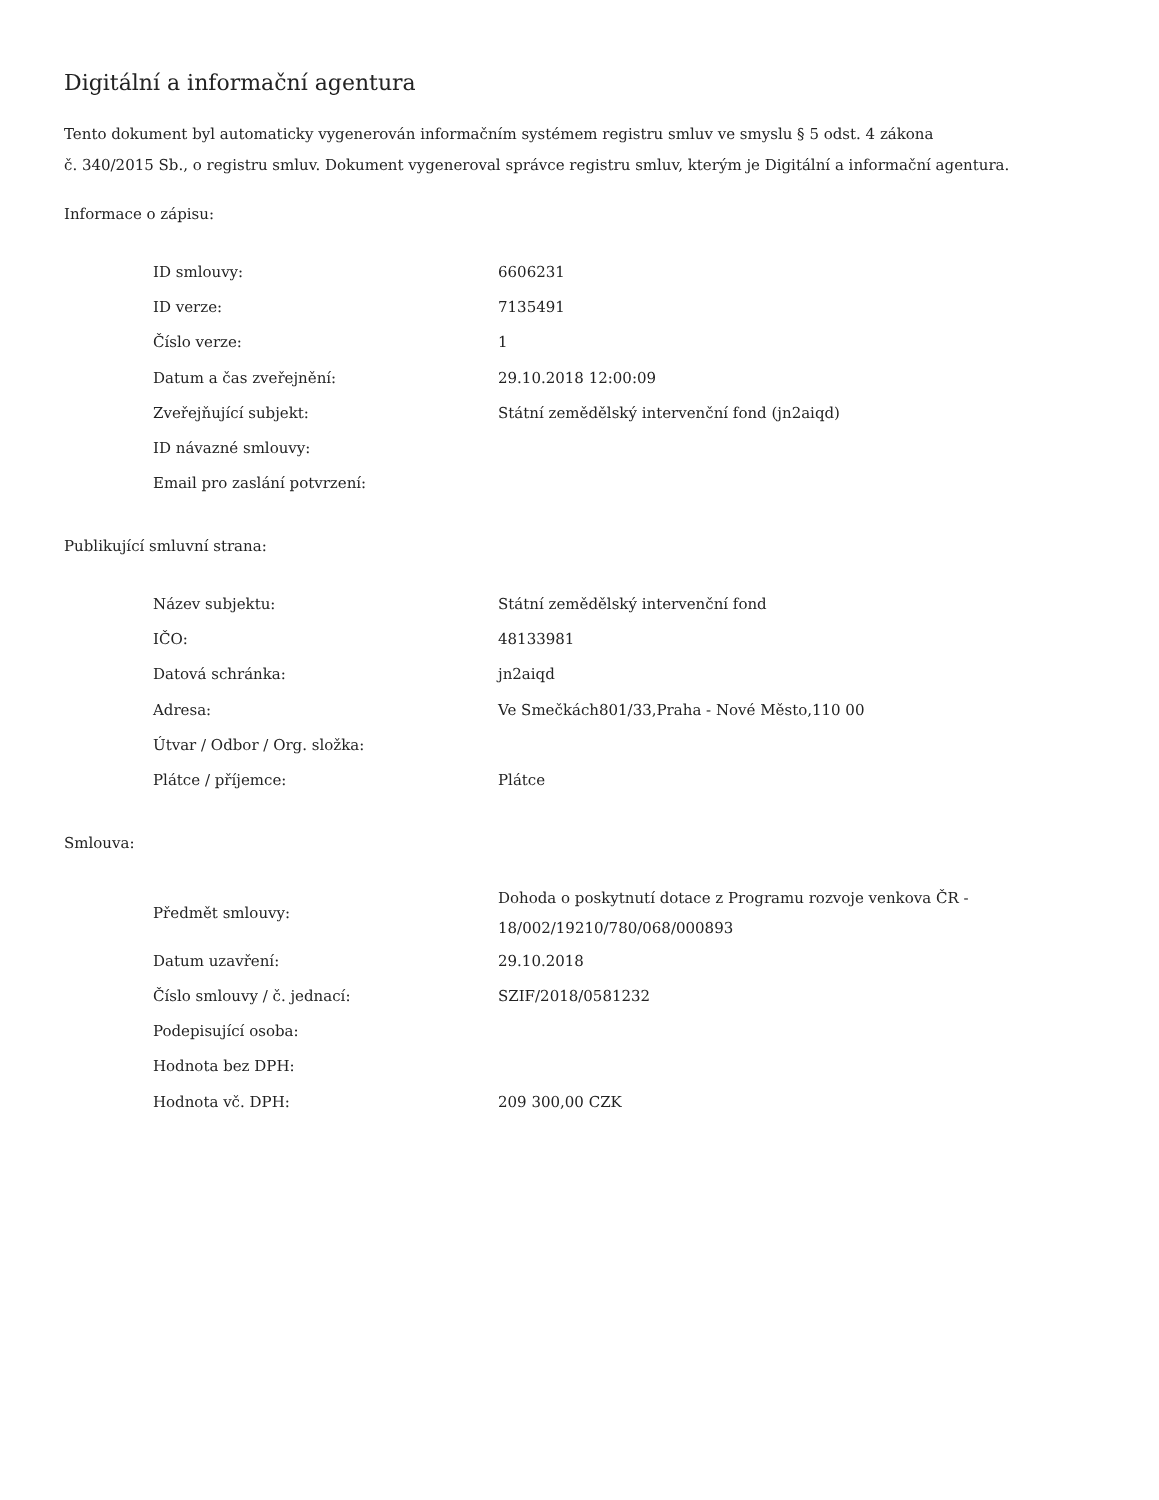Digitální a informační agentura
Tento dokument byl automaticky vygenerován informačním systémem registru smluv ve smyslu § 5 odst. 4 zákona
č. 340/2015 Sb., o registru smluv. Dokument vygeneroval správce registru smluv, kterým je Digitální a informační agentura.
Informace o zápisu:
| ID smlouvy: | 6606231 |
| ID verze: | 7135491 |
| Číslo verze: | 1 |
| Datum a čas zveřejnění: | 29.10.2018 12:00:09 |
| Zveřejňující subjekt: | Státní zemědělský intervenční fond (jn2aiqd) |
| ID návazné smlouvy: | |
| Email pro zaslání potvrzení: | |
Publikující smluvní strana:
| Název subjektu: | Státní zemědělský intervenční fond |
| IČO: | 48133981 |
| Datová schránka: | jn2aiqd |
| Adresa: | Ve Smečkách801/33,Praha - Nové Město,110 00 |
| Útvar / Odbor / Org. složka: | |
| Plátce / příjemce: | Plátce |
Smlouva:
| Předmět smlouvy: | Dohoda o poskytnutí dotace z Programu rozvoje venkova ČR - 18/002/19210/780/068/000893 |
| Datum uzavření: | 29.10.2018 |
| Číslo smlouvy / č. jednací: | SZIF/2018/0581232 |
| Podepisující osoba: | |
| Hodnota bez DPH: | |
| Hodnota vč. DPH: | 209 300,00 CZK |